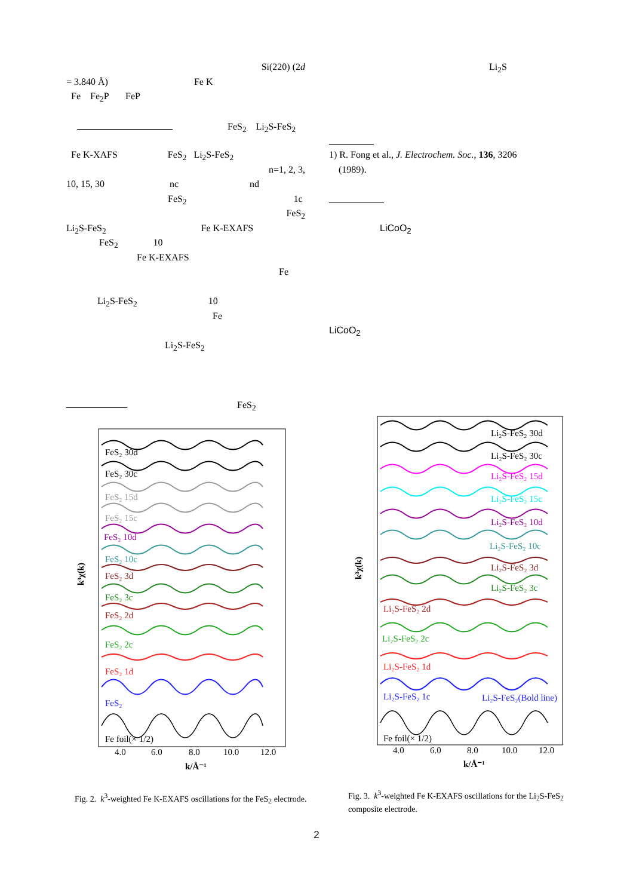Si(220) (2d
= 3.840 Å) Fe K
Fe Fe<sub>2</sub>P FeP
FeS<sub>2</sub> Li<sub>2</sub>S-FeS<sub>2</sub>
Fe K-XAFS FeS<sub>2</sub> Li<sub>2</sub>S-FeS<sub>2</sub>
n=1, 2, 3,
10, 15, 30 nc nd
FeS<sub>2</sub> 1c
FeS<sub>2</sub>
Li<sub>2</sub>S-FeS<sub>2</sub> Fe K-EXAFS
FeS<sub>2</sub> 10
Fe K-EXAFS
Fe
Li<sub>2</sub>S-FeS<sub>2</sub> 10
Fe
Li<sub>2</sub>S-FeS<sub>2</sub>
FeS<sub>2</sub>
Li<sub>2</sub>S
1) R. Fong et al., J. Electrochem. Soc., 136, 3206
(1989).
LiCoO<sub>2</sub>
LiCoO<sub>2</sub>
FeS₂ 30d
FeS₂ 30c
FeS₂ 15d
FeS₂ 15c
FeS₂ 10d
FeS₂ 10c
FeS₂ 3d
FeS₂ 3c
FeS₂ 2d
FeS₂ 2c
FeS₂ 1d
FeS₂
Fe foil(× 1/2)
4.0
6.0
8.0
10.0
12.0
k/Å⁻¹
k³χ(k)
Fig. 2. k<sup>3</sup>-weighted Fe K-EXAFS oscillations for the FeS<sub>2</sub> electrode.
Li₂S-FeS₂ 30d
Li₂S-FeS₂ 30c
Li₂S-FeS₂ 15d
Li₂S-FeS₂ 15c
Li₂S-FeS₂ 10d
Li₂S-FeS₂ 10c
Li₂S-FeS₂ 3d
Li₂S-FeS₂ 3c
Li₂S-FeS₂ 2d
Li₂S-FeS₂ 2c
Li₂S-FeS₂ 1d
Li₂S-FeS₂ 1c
Li₂S-FeS₂(Bold line)
Fe foil(× 1/2)
4.0
6.0
8.0
10.0
12.0
k/Å⁻¹
k³χ(k)
Fig. 3. k<sup>3</sup>-weighted Fe K-EXAFS oscillations for the Li<sub>2</sub>S-FeS<sub>2</sub> composite electrode.
2